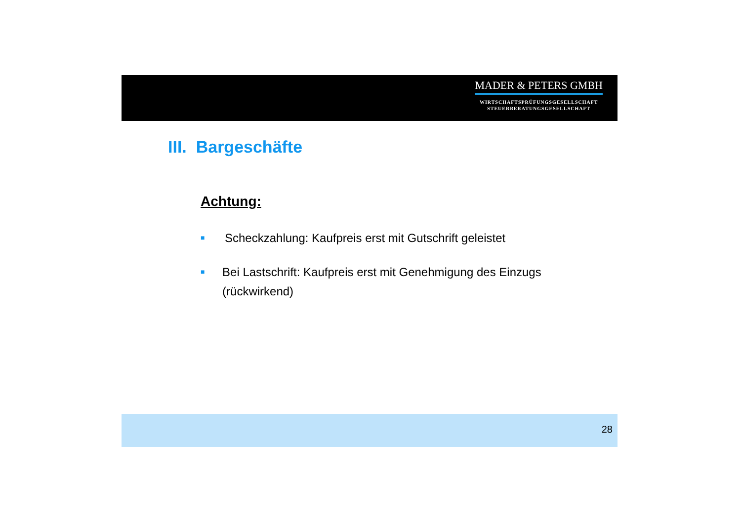MADER & PETERS GMBH
WIRTSCHAFTSPRÜFUNGSGESELLSCHAFT
STEUERBERATUNGSGESELLSCHAFT
III. Bargeschäfte
Achtung:
■ Scheckzahlung: Kaufpreis erst mit Gutschrift geleistet
■ Bei Lastschrift: Kaufpreis erst mit Genehmigung des Einzugs (rückwirkend)
28